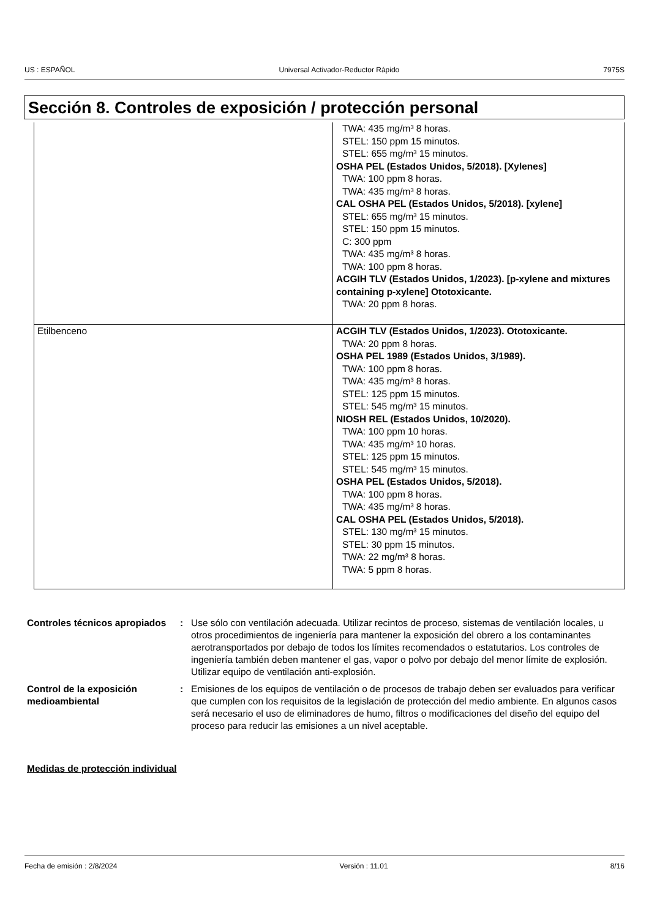US : ESPAÑOL Universal Activador-Reductor Rápido 7975S
Sección 8. Controles de exposición / protección personal
| | TWA: 435 mg/m³ 8 horas. STEL: 150 ppm 15 minutos. STEL: 655 mg/m³ 15 minutos. OSHA PEL (Estados Unidos, 5/2018). [Xylenes] TWA: 100 ppm 8 horas. TWA: 435 mg/m³ 8 horas. CAL OSHA PEL (Estados Unidos, 5/2018). [xylene] STEL: 655 mg/m³ 15 minutos. STEL: 150 ppm 15 minutos. C: 300 ppm TWA: 435 mg/m³ 8 horas. TWA: 100 ppm 8 horas. ACGIH TLV (Estados Unidos, 1/2023). [p-xylene and mixtures containing p-xylene] Ototoxicante. TWA: 20 ppm 8 horas. |
| Etilbenceno | ACGIH TLV (Estados Unidos, 1/2023). Ototoxicante. TWA: 20 ppm 8 horas. OSHA PEL 1989 (Estados Unidos, 3/1989). TWA: 100 ppm 8 horas. TWA: 435 mg/m³ 8 horas. STEL: 125 ppm 15 minutos. STEL: 545 mg/m³ 15 minutos. NIOSH REL (Estados Unidos, 10/2020). TWA: 100 ppm 10 horas. TWA: 435 mg/m³ 10 horas. STEL: 125 ppm 15 minutos. STEL: 545 mg/m³ 15 minutos. OSHA PEL (Estados Unidos, 5/2018). TWA: 100 ppm 8 horas. TWA: 435 mg/m³ 8 horas. CAL OSHA PEL (Estados Unidos, 5/2018). STEL: 130 mg/m³ 15 minutos. STEL: 30 ppm 15 minutos. TWA: 22 mg/m³ 8 horas. TWA: 5 ppm 8 horas. |
Controles técnicos apropiados
: Use sólo con ventilación adecuada. Utilizar recintos de proceso, sistemas de ventilación locales, u otros procedimientos de ingeniería para mantener la exposición del obrero a los contaminantes aerotransportados por debajo de todos los límites recomendados o estatutarios. Los controles de ingeniería también deben mantener el gas, vapor o polvo por debajo del menor límite de explosión. Utilizar equipo de ventilación anti-explosión.
Control de la exposición medioambiental
: Emisiones de los equipos de ventilación o de procesos de trabajo deben ser evaluados para verificar que cumplen con los requisitos de la legislación de protección del medio ambiente. En algunos casos será necesario el uso de eliminadores de humo, filtros o modificaciones del diseño del equipo del proceso para reducir las emisiones a un nivel aceptable.
Medidas de protección individual
Fecha de emisión : 2/8/2024 Versión : 11.01 8/16